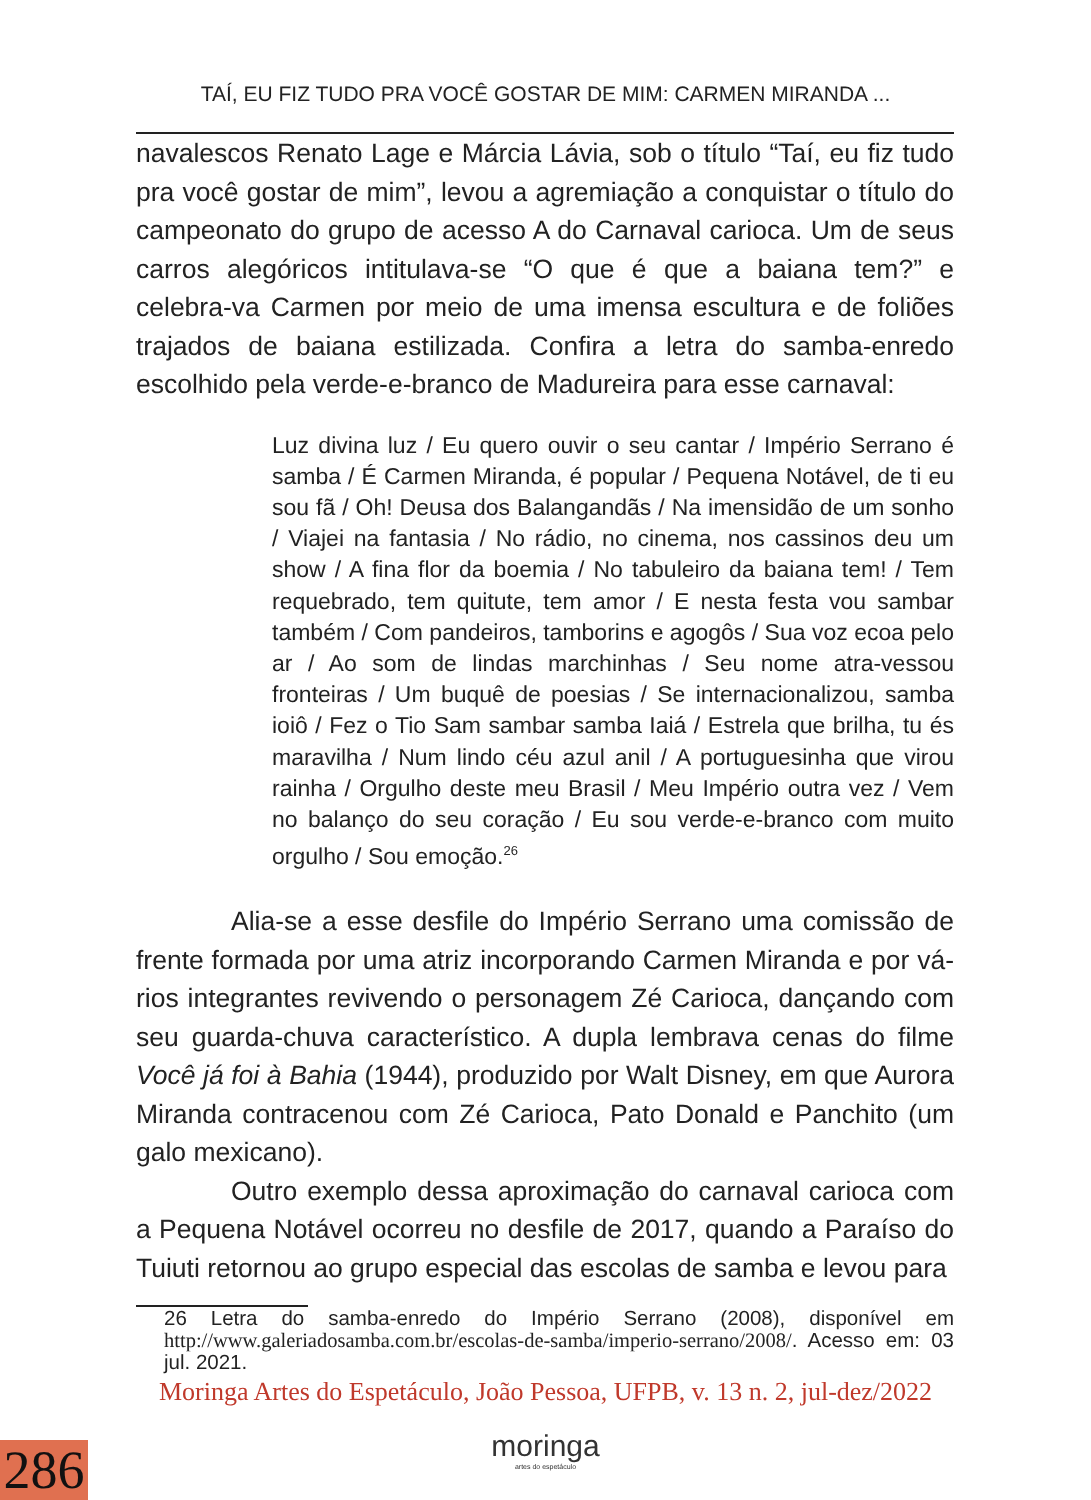TAÍ, EU FIZ TUDO PRA VOCÊ GOSTAR DE MIM: CARMEN MIRANDA ...
navalescos Renato Lage e Márcia Lávia, sob o título “Taí, eu fiz tudo pra você gostar de mim”, levou a agremiação a conquistar o título do campeonato do grupo de acesso A do Carnaval carioca. Um de seus carros alegóricos intitulava-se “O que é que a baiana tem?” e celebra-va Carmen por meio de uma imensa escultura e de foliões trajados de baiana estilizada. Confira a letra do samba-enredo escolhido pela verde-e-branco de Madureira para esse carnaval:
Luz divina luz / Eu quero ouvir o seu cantar / Império Serrano é samba / É Carmen Miranda, é popular / Pequena Notável, de ti eu sou fã / Oh! Deusa dos Balangandãs / Na imensidão de um sonho / Viajei na fantasia / No rádio, no cinema, nos cassinos deu um show / A fina flor da boemia / No tabuleiro da baiana tem! / Tem requebrado, tem quitute, tem amor / E nesta festa vou sambar também / Com pandeiros, tamborins e agogôs / Sua voz ecoa pelo ar / Ao som de lindas marchinhas / Seu nome atra-vessou fronteiras / Um buquê de poesias / Se internacionalizou, samba ioiô / Fez o Tio Sam sambar samba Iaiá / Estrela que brilha, tu és maravilha / Num lindo céu azul anil / A portuguesinha que virou rainha / Orgulho deste meu Brasil / Meu Império outra vez / Vem no balanço do seu coração / Eu sou verde-e-branco com muito orgulho / Sou emoção.<sup>26</sup>
Alia-se a esse desfile do Império Serrano uma comissão de frente formada por uma atriz incorporando Carmen Miranda e por vá-rios integrantes revivendo o personagem Zé Carioca, dançando com seu guarda-chuva característico. A dupla lembrava cenas do filme Você já foi à Bahia (1944), produzido por Walt Disney, em que Aurora Miranda contracenou com Zé Carioca, Pato Donald e Panchito (um galo mexicano).
Outro exemplo dessa aproximação do carnaval carioca com a Pequena Notável ocorreu no desfile de 2017, quando a Paraíso do Tuiuti retornou ao grupo especial das escolas de samba e levou para
26 Letra do samba-enredo do Império Serrano (2008), disponível em http://www.galeriadosamba.com.br/escolas-de-samba/imperio-serrano/2008/. Acesso em: 03 jul. 2021.
Moringa Artes do Espetáculo, João Pessoa, UFPB, v. 13 n. 2, jul-dez/2022
moringa
artes do espetáculo
286